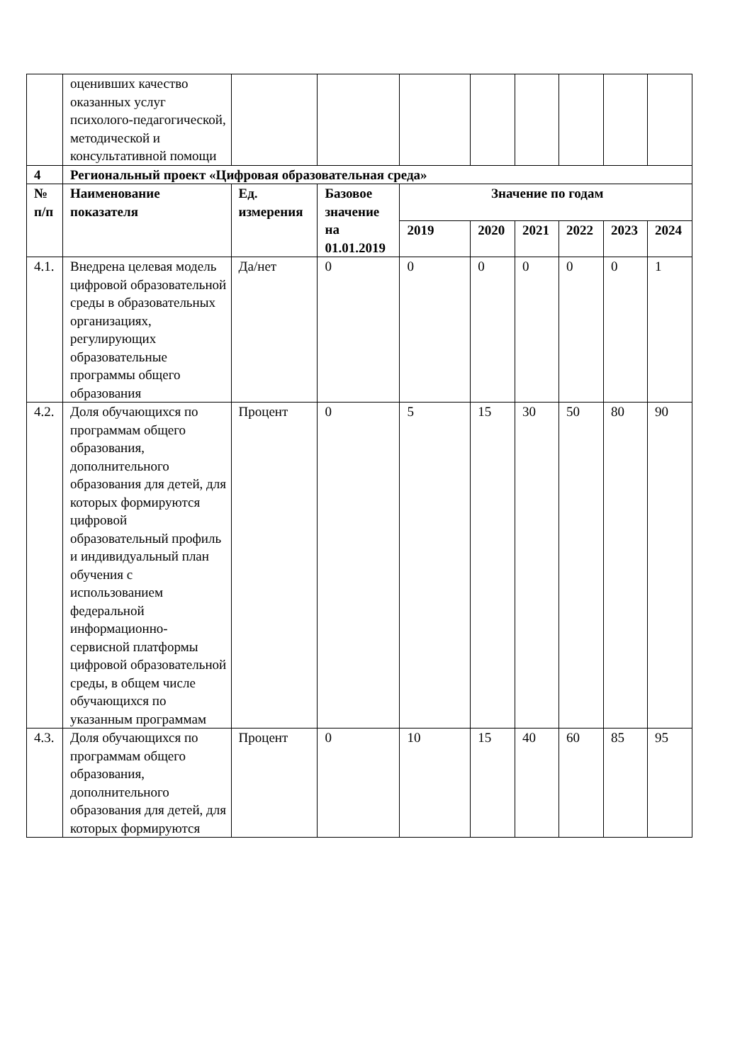| | оценивших качество оказанных услуг психолого-педагогической, методической и консультативной помощи | | | | | | | | |
| 4 | Региональный проект «Цифровая образовательная среда» | | | | | | | | |
| № п/п | Наименование показателя | Ед. измерения | Базовое значение на 01.01.2019 | Значение по годам | | | | | |
| | | | | 2019 | 2020 | 2021 | 2022 | 2023 | 2024 |
| 4.1. | Внедрена целевая модель цифровой образовательной среды в образовательных организациях, регулирующих образовательные программы общего образования | Да/нет | 0 | 0 | 0 | 0 | 0 | 0 | 1 |
| 4.2. | Доля обучающихся по программам общего образования, дополнительного образования для детей, для которых формируются цифровой образовательный профиль и индивидуальный план обучения с использованием федеральной информационно-сервисной платформы цифровой образовательной среды, в общем числе обучающихся по указанным программам | Процент | 0 | 5 | 15 | 30 | 50 | 80 | 90 |
| 4.3. | Доля обучающихся по программам общего образования, дополнительного образования для детей, для которых формируются | Процент | 0 | 10 | 15 | 40 | 60 | 85 | 95 |